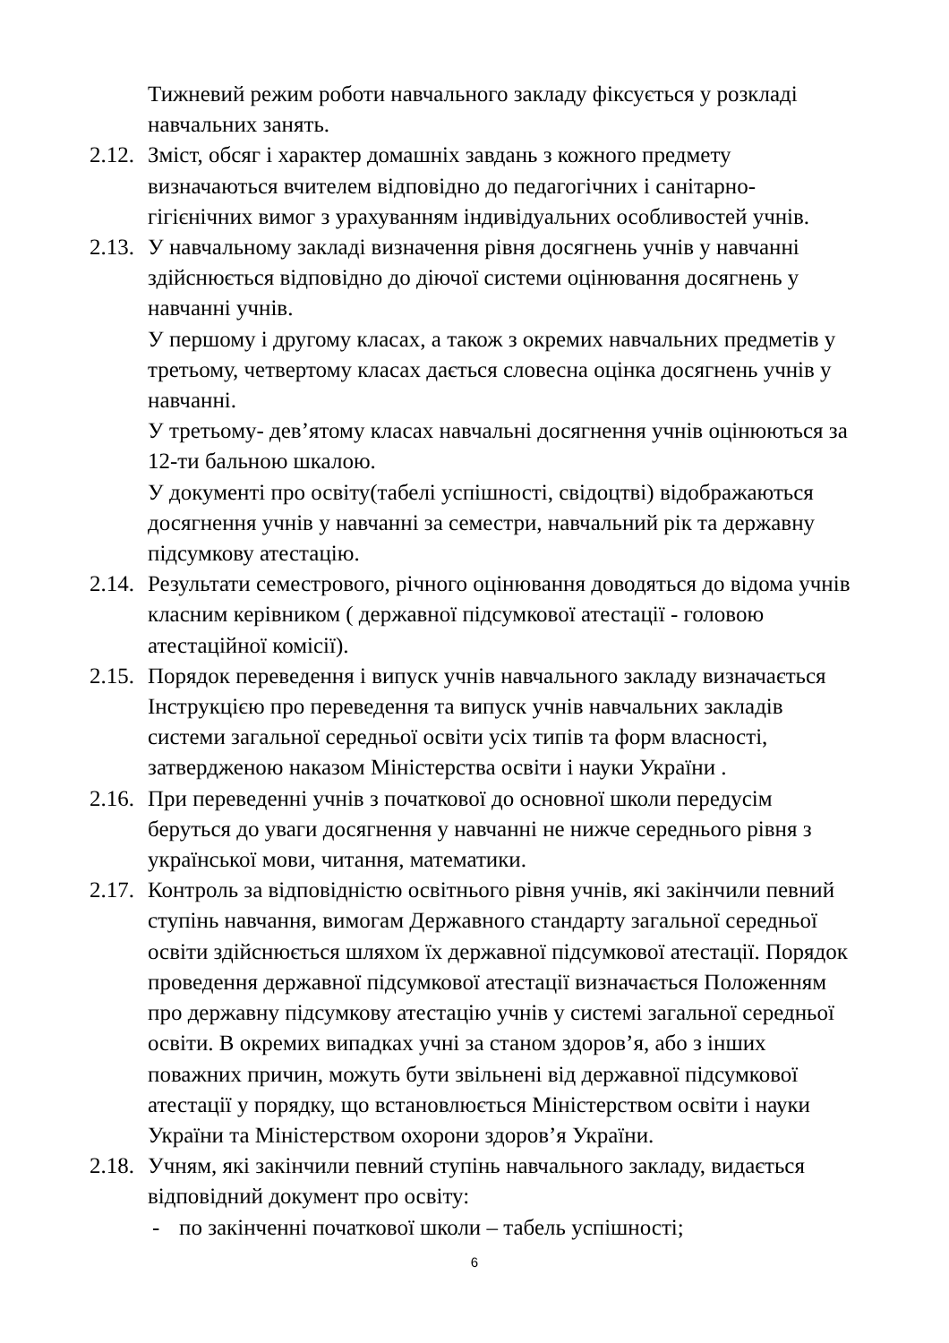Тижневий режим роботи навчального закладу фіксується у розкладі навчальних занять.
2.12.
Зміст, обсяг і характер домашніх завдань з кожного предмету визначаються вчителем відповідно до педагогічних і санітарно-гігієнічних вимог з урахуванням індивідуальних особливостей учнів.
2.13.
У навчальному закладі визначення рівня досягнень учнів у навчанні здійснюється відповідно до діючої системи оцінювання досягнень у навчанні учнів.
У першому і другому класах, а також з окремих навчальних предметів у третьому, четвертому класах дається словесна оцінка досягнень учнів у навчанні.
У третьому- дев’ятому класах навчальні досягнення учнів оцінюються за 12-ти бальною шкалою.
У документі про освіту(табелі успішності, свідоцтві) відображаються досягнення учнів у навчанні за семестри, навчальний рік та державну підсумкову атестацію.
2.14.
Результати семестрового, річного оцінювання доводяться до відома учнів класним керівником ( державної підсумкової атестації - головою атестаційної комісії).
2.15.
Порядок переведення і випуск учнів навчального закладу визначається Інструкцією про переведення та випуск учнів навчальних закладів системи загальної середньої освіти усіх типів та форм власності, затвердженою наказом Міністерства освіти і науки України .
2.16.
При переведенні учнів з початкової до основної школи передусім беруться до уваги досягнення у навчанні не нижче середнього рівня з української мови, читання, математики.
2.17.
Контроль за відповідністю освітнього рівня учнів, які закінчили певний ступінь навчання, вимогам Державного стандарту загальної середньої освіти здійснюється шляхом їх державної підсумкової атестації. Порядок проведення державної підсумкової атестації визначається Положенням про державну підсумкову атестацію учнів у системі загальної середньої освіти. В окремих випадках учні за станом здоров’я, або з інших поважних причин, можуть бути звільнені від державної підсумкової атестації у порядку, що встановлюється Міністерством освіти і науки України та Міністерством охорони здоров’я України.
2.18.
Учням, які закінчили певний ступінь навчального закладу, видається відповідний документ про освіту:
- по закінченні початкової школи – табель успішності;
6